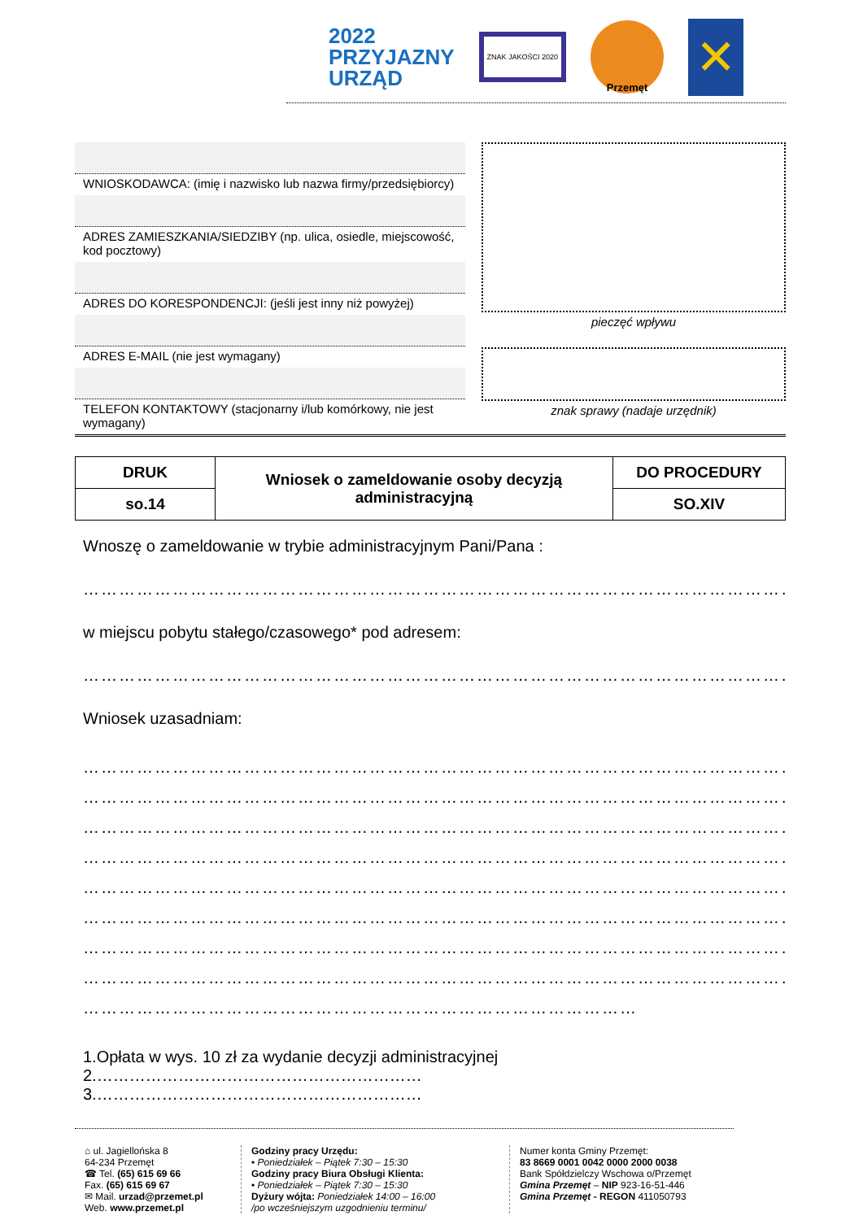2022
PRZYJAZNY
URZĄD
ZNAK JAKOŚCI 2020
Przemęt
✕
WNIOSKODAWCA: (imię i nazwisko lub nazwa firmy/przedsiębiorcy)
ADRES ZAMIESZKANIA/SIEDZIBY (np. ulica, osiedle, miejscowość, kod pocztowy)
ADRES DO KORESPONDENCJI: (jeśli jest inny niż powyżej)
ADRES E-MAIL (nie jest wymagany)
TELEFON KONTAKTOWY (stacjonarny i/lub komórkowy, nie jest wymagany)
pieczęć wpływu
znak sprawy (nadaje urzędnik)
| DRUK | Wniosek o zameldowanie osoby decyzją administracyjną | DO PROCEDURY |
| so.14 | | SO.XIV |
Wnoszę o zameldowanie w trybie administracyjnym Pani/Pana :
…………………………………………………………………………………………………………
w miejscu pobytu stałego/czasowego* pod adresem:
…………………………………………………………………………………………………………
Wniosek uzasadniam:
…………………………………………………………………………………………………………
…………………………………………………………………………………………………………
…………………………………………………………………………………………………………
…………………………………………………………………………………………………………
…………………………………………………………………………………………………………
…………………………………………………………………………………………………………
…………………………………………………………………………………………………………
…………………………………………………………………………………………………………
…………………………………………………………………………………
1.Opłata w wys. 10 zł za wydanie decyzji administracyjnej
2.……………………………………………………
3.……………………………………………………
⌂ ul. Jagiellońska 8
64-234 Przemęt
☎ Tel. (65) 615 69 66
Fax. (65) 615 69 67
✉ Mail. urzad@przemet.pl
Web. www.przemet.pl
Godziny pracy Urzędu:
• Poniedziałek – Piątek 7:30 – 15:30
Godziny pracy Biura Obsługi Klienta:
• Poniedziałek – Piątek 7:30 – 15:30
Dyżury wójta: Poniedziałek 14:00 – 16:00
/po wcześniejszym uzgodnieniu terminu/
Numer konta Gminy Przemęt:
83 8669 0001 0042 0000 2000 0038
Bank Spółdzielczy Wschowa o/Przemęt
Gmina Przemęt – NIP 923-16-51-446
Gmina Przemęt - REGON 411050793